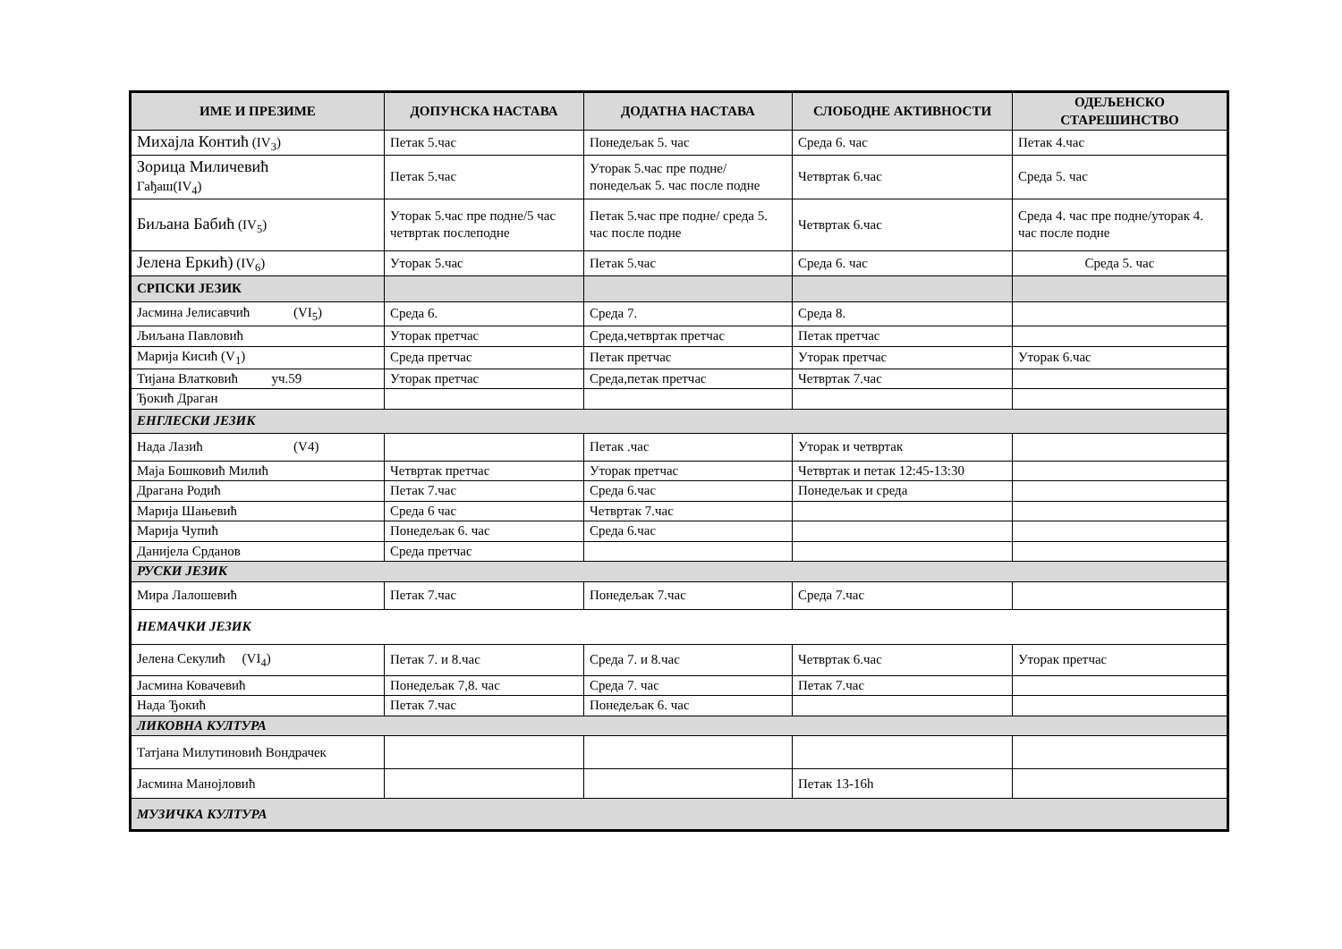| ИМЕ И ПРЕЗИМЕ | ДОПУНСКА НАСТАВА | ДОДАТНА НАСТАВА | СЛОБОДНЕ АКТИВНОСТИ | ОДЕЉЕНСКО СТАРЕШИНСТВО |
| --- | --- | --- | --- | --- |
| Михајла Контић (IV<sub>3</sub>) | Петак 5.час | Понедељак 5. час | Среда 6. час | Петак 4.час |
| Зорица Миличевић Гађаш(IV<sub>4</sub>) | Петак 5.час | Уторак 5.час пре подне/понедељак 5. час после подне | Четвртак 6.час | Среда 5. час |
| Биљана Бабић (IV<sub>5</sub>) | Уторак 5.час пре подне/5 час четвртак послеподне | Петак 5.час пре подне/ среда 5. час после подне | Четвртак 6.час | Среда 4. час пре подне/уторак 4. час после подне |
| Јелена Еркић) (IV<sub>6</sub>) | Уторак 5.час | Петак 5.час | Среда 6. час | Среда 5. час |
| СРПСКИ ЈЕЗИК | | | | |
| Јасмина Јелисавчић (VI<sub>5</sub>) | Среда 6. | Среда 7. | Среда 8. | |
| Љиљана Павловић | Уторак претчас | Среда,четвртак претчас | Петак претчас | |
| Марија Кисић (V<sub>1</sub>) | Среда претчас | Петак претчас | Уторак претчас | Уторак 6.час |
| Тијана Влатковић уч.59 | Уторак претчас | Среда,петак претчас | Четвртак 7.час | |
| Ђокић Драган | | | | |
| ЕНГЛЕСКИ ЈЕЗИК | | | | |
| Нада Лазић (V4) | | Петак .час | Уторак и четвртак | |
| Маја Бошковић Милић | Четвртак претчас | Уторак претчас | Четвртак и петак 12:45-13:30 | |
| Драгана Родић | Петак 7.час | Среда 6.час | Понедељак и среда | |
| Марија Шањевић | Среда 6 час | Четвртак 7.час | | |
| Марија Чупић | Понедељак 6. час | Среда 6.час | | |
| Данијела Срданов | Среда претчас | | | |
| РУСКИ ЈЕЗИК | | | | |
| Мира Лалошевић | Петак 7.час | Понедељак 7.час | Среда 7.час | |
| НЕМАЧКИ ЈЕЗИК | | | | |
| Јелена Секулић (VI<sub>4</sub>) | Петак 7. и 8.час | Среда 7. и 8.час | Четвртак 6.час | Уторак претчас |
| Јасмина Ковачевић | Понедељак 7,8. час | Среда 7. час | Петак 7.час | |
| Нада Ђокић | Петак 7.час | Понедељак 6. час | | |
| ЛИКОВНА КУЛТУРА | | | | |
| Татјана Милутиновић Вондрачек | | | | |
| Јасмина Манојловић | | | Петак 13-16h | |
| МУЗИЧКА КУЛТУРА | | | | |